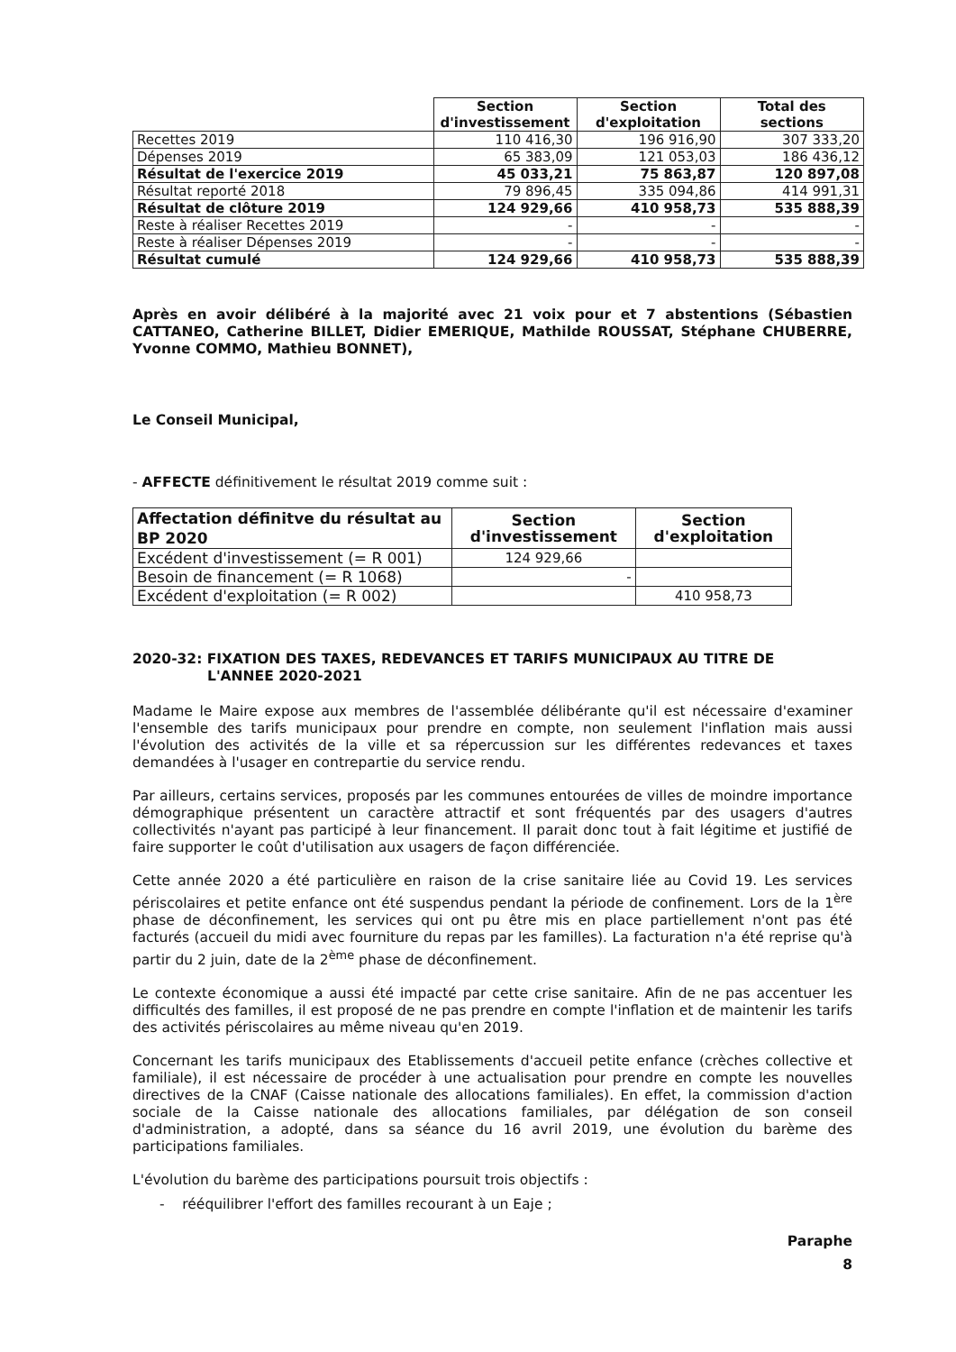| | Section d'investissement | Section d'exploitation | Total des sections |
| --- | --- | --- | --- |
| Recettes 2019 | 110 416,30 | 196 916,90 | 307 333,20 |
| Dépenses 2019 | 65 383,09 | 121 053,03 | 186 436,12 |
| Résultat de l'exercice 2019 | 45 033,21 | 75 863,87 | 120 897,08 |
| Résultat reporté 2018 | 79 896,45 | 335 094,86 | 414 991,31 |
| Résultat de clôture 2019 | 124 929,66 | 410 958,73 | 535 888,39 |
| Reste à réaliser Recettes 2019 | - | - | - |
| Reste à réaliser Dépenses 2019 | - | - | - |
| Résultat cumulé | 124 929,66 | 410 958,73 | 535 888,39 |
Après en avoir délibéré à la majorité avec 21 voix pour et 7 abstentions (Sébastien CATTANEO, Catherine BILLET, Didier EMERIQUE, Mathilde ROUSSAT, Stéphane CHUBERRE, Yvonne COMMO, Mathieu BONNET),
Le Conseil Municipal,
- AFFECTE définitivement le résultat 2019 comme suit :
| Affectation définitve du résultat au BP 2020 | Section d'investissement | Section d'exploitation |
| --- | --- | --- |
| Excédent d'investissement (= R 001) | 124 929,66 | |
| Besoin de financement (= R 1068) | - | |
| Excédent d'exploitation (= R 002) | | 410 958,73 |
2020-32: FIXATION DES TAXES, REDEVANCES ET TARIFS MUNICIPAUX AU TITRE DE
L'ANNEE 2020-2021
Madame le Maire expose aux membres de l'assemblée délibérante qu'il est nécessaire d'examiner l'ensemble des tarifs municipaux pour prendre en compte, non seulement l'inflation mais aussi l'évolution des activités de la ville et sa répercussion sur les différentes redevances et taxes demandées à l'usager en contrepartie du service rendu.
Par ailleurs, certains services, proposés par les communes entourées de villes de moindre importance démographique présentent un caractère attractif et sont fréquentés par des usagers d'autres collectivités n'ayant pas participé à leur financement. Il parait donc tout à fait légitime et justifié de faire supporter le coût d'utilisation aux usagers de façon différenciée.
Cette année 2020 a été particulière en raison de la crise sanitaire liée au Covid 19. Les services périscolaires et petite enfance ont été suspendus pendant la période de confinement. Lors de la 1<sup>ère</sup> phase de déconfinement, les services qui ont pu être mis en place partiellement n'ont pas été facturés (accueil du midi avec fourniture du repas par les familles). La facturation n'a été reprise qu'à partir du 2 juin, date de la 2<sup>ème</sup> phase de déconfinement.
Le contexte économique a aussi été impacté par cette crise sanitaire. Afin de ne pas accentuer les difficultés des familles, il est proposé de ne pas prendre en compte l'inflation et de maintenir les tarifs des activités périscolaires au même niveau qu'en 2019.
Concernant les tarifs municipaux des Etablissements d'accueil petite enfance (crèches collective et familiale), il est nécessaire de procéder à une actualisation pour prendre en compte les nouvelles directives de la CNAF (Caisse nationale des allocations familiales). En effet, la commission d'action sociale de la Caisse nationale des allocations familiales, par délégation de son conseil d'administration, a adopté, dans sa séance du 16 avril 2019, une évolution du barème des participations familiales.
L'évolution du barème des participations poursuit trois objectifs :
- rééquilibrer l'effort des familles recourant à un Eaje ;
Paraphe
8